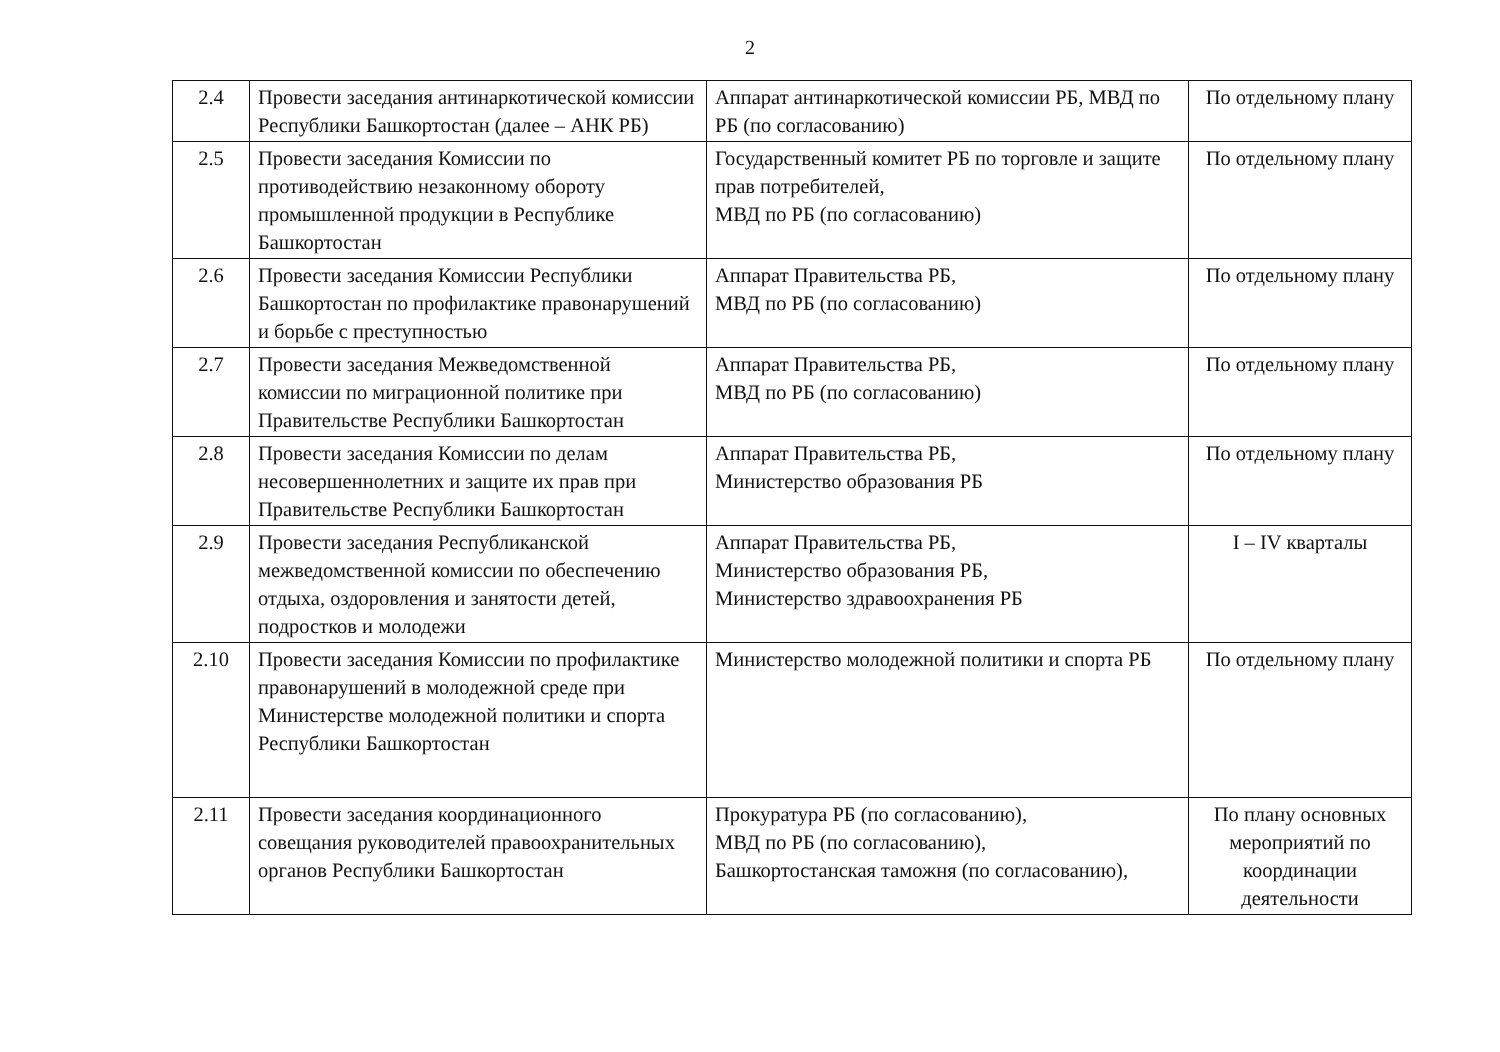2
| 2.4 | Провести заседания антинаркотической комиссии Республики Башкортостан (далее – АНК РБ) | Аппарат антинаркотической комиссии РБ, МВД по РБ (по согласованию) | По отдельному плану |
| 2.5 | Провести заседания Комиссии по противодействию незаконному обороту промышленной продукции в Республике Башкортостан | Государственный комитет РБ по торговле и защите прав потребителей, МВД по РБ (по согласованию) | По отдельному плану |
| 2.6 | Провести заседания Комиссии Республики Башкортостан по профилактике правонарушений и борьбе с преступностью | Аппарат Правительства РБ, МВД по РБ (по согласованию) | По отдельному плану |
| 2.7 | Провести заседания Межведомственной комиссии по миграционной политике при Правительстве Республики Башкортостан | Аппарат Правительства РБ, МВД по РБ (по согласованию) | По отдельному плану |
| 2.8 | Провести заседания Комиссии по делам несовершеннолетних и защите их прав при Правительстве Республики Башкортостан | Аппарат Правительства РБ, Министерство образования РБ | По отдельному плану |
| 2.9 | Провести заседания Республиканской межведомственной комиссии по обеспечению отдыха, оздоровления и занятости детей, подростков и молодежи | Аппарат Правительства РБ, Министерство образования РБ, Министерство здравоохранения РБ | I – IV кварталы |
| 2.10 | Провести заседания Комиссии по профилактике правонарушений в молодежной среде при Министерстве молодежной политики и спорта Республики Башкортостан | Министерство молодежной политики и спорта РБ | По отдельному плану |
| 2.11 | Провести заседания координационного совещания руководителей правоохранительных органов Республики Башкортостан | Прокуратура РБ (по согласованию), МВД по РБ (по согласованию), Башкортостанская таможня (по согласованию), | По плану основных мероприятий по координации деятельности |